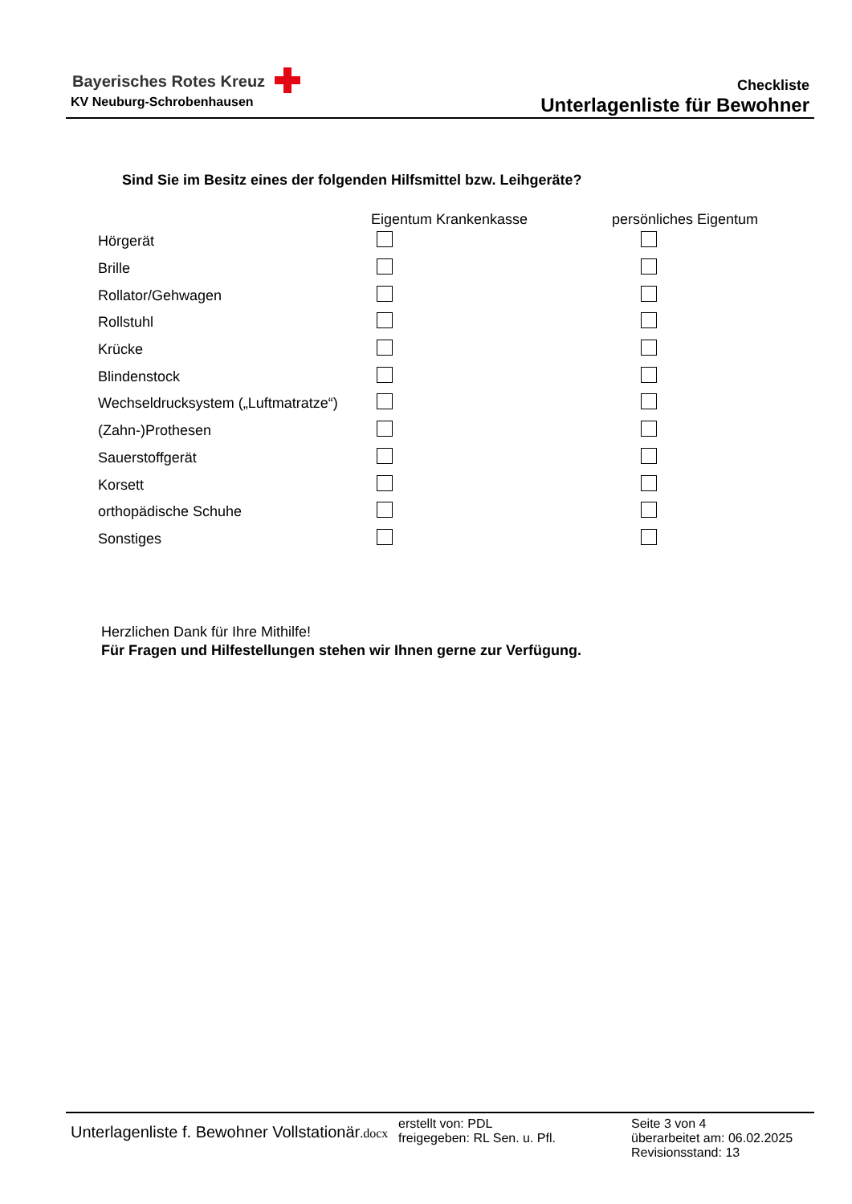Bayerisches Rotes Kreuz
KV Neuburg-Schrobenhausen
Checkliste
Unterlagenliste für Bewohner
Sind Sie im Besitz eines der folgenden Hilfsmittel bzw. Leihgeräte?
| | Eigentum Krankenkasse | persönliches Eigentum |
| --- | --- | --- |
| Hörgerät | | |
| Brille | | |
| Rollator/Gehwagen | | |
| Rollstuhl | | |
| Krücke | | |
| Blindenstock | | |
| Wechseldrucksystem („Luftmatratze“) | | |
| (Zahn-)Prothesen | | |
| Sauerstoffgerät | | |
| Korsett | | |
| orthopädische Schuhe | | |
| Sonstiges | | |
Herzlichen Dank für Ihre Mithilfe!
Für Fragen und Hilfestellungen stehen wir Ihnen gerne zur Verfügung.
Unterlagenliste f. Bewohner Vollstationär.docx
erstellt von: PDL
freigegeben: RL Sen. u. Pfl.
Seite 3 von 4
überarbeitet am: 06.02.2025
Revisionsstand: 13